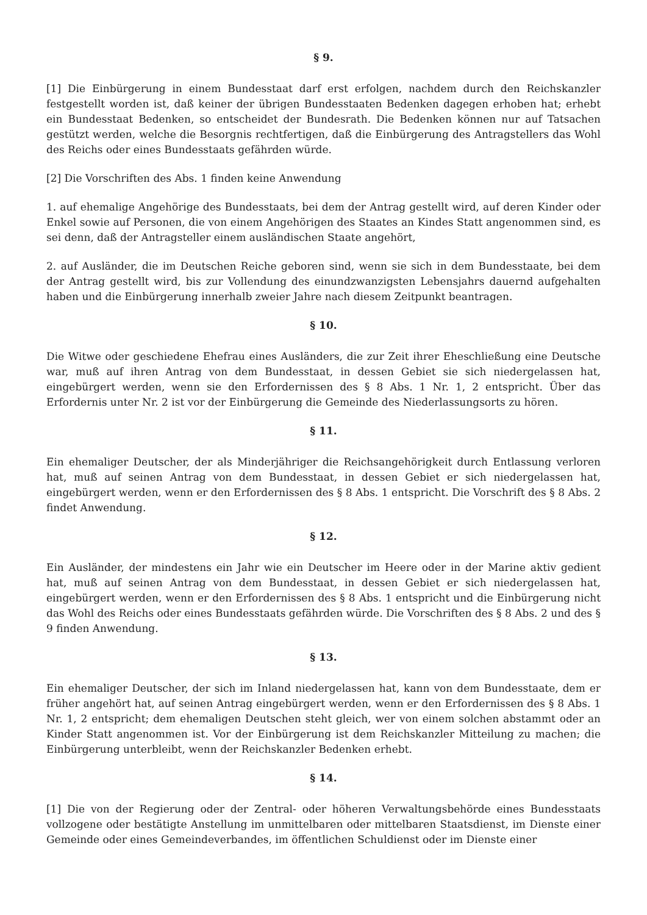§ 9.
[1] Die Einbürgerung in einem Bundesstaat darf erst erfolgen, nachdem durch den Reichskanzler festgestellt worden ist, daß keiner der übrigen Bundesstaaten Bedenken dagegen erhoben hat; erhebt ein Bundesstaat Bedenken, so entscheidet der Bundesrath. Die Bedenken können nur auf Tatsachen gestützt werden, welche die Besorgnis rechtfertigen, daß die Einbürgerung des Antragstellers das Wohl des Reichs oder eines Bundesstaats gefährden würde.
[2] Die Vorschriften des Abs. 1 finden keine Anwendung
1. auf ehemalige Angehörige des Bundesstaats, bei dem der Antrag gestellt wird, auf deren Kinder oder Enkel sowie auf Personen, die von einem Angehörigen des Staates an Kindes Statt angenommen sind, es sei denn, daß der Antragsteller einem ausländischen Staate angehört,
2. auf Ausländer, die im Deutschen Reiche geboren sind, wenn sie sich in dem Bundesstaate, bei dem der Antrag gestellt wird, bis zur Vollendung des einundzwanzigsten Lebensjahrs dauernd aufgehalten haben und die Einbürgerung innerhalb zweier Jahre nach diesem Zeitpunkt beantragen.
§ 10.
Die Witwe oder geschiedene Ehefrau eines Ausländers, die zur Zeit ihrer Eheschließung eine Deutsche war, muß auf ihren Antrag von dem Bundesstaat, in dessen Gebiet sie sich niedergelassen hat, eingebürgert werden, wenn sie den Erfordernissen des § 8 Abs. 1 Nr. 1, 2 entspricht. Über das Erfordernis unter Nr. 2 ist vor der Einbürgerung die Gemeinde des Niederlassungsorts zu hören.
§ 11.
Ein ehemaliger Deutscher, der als Minderjähriger die Reichsangehörigkeit durch Entlassung verloren hat, muß auf seinen Antrag von dem Bundesstaat, in dessen Gebiet er sich niedergelassen hat, eingebürgert werden, wenn er den Erfordernissen des § 8 Abs. 1 entspricht. Die Vorschrift des § 8 Abs. 2 findet Anwendung.
§ 12.
Ein Ausländer, der mindestens ein Jahr wie ein Deutscher im Heere oder in der Marine aktiv gedient hat, muß auf seinen Antrag von dem Bundesstaat, in dessen Gebiet er sich niedergelassen hat, eingebürgert werden, wenn er den Erfordernissen des § 8 Abs. 1 entspricht und die Einbürgerung nicht das Wohl des Reichs oder eines Bundesstaats gefährden würde. Die Vorschriften des § 8 Abs. 2 und des § 9 finden Anwendung.
§ 13.
Ein ehemaliger Deutscher, der sich im Inland niedergelassen hat, kann von dem Bundesstaate, dem er früher angehört hat, auf seinen Antrag eingebürgert werden, wenn er den Erfordernissen des § 8 Abs. 1 Nr. 1, 2 entspricht; dem ehemaligen Deutschen steht gleich, wer von einem solchen abstammt oder an Kinder Statt angenommen ist. Vor der Einbürgerung ist dem Reichskanzler Mitteilung zu machen; die Einbürgerung unterbleibt, wenn der Reichskanzler Bedenken erhebt.
§ 14.
[1] Die von der Regierung oder der Zentral- oder höheren Verwaltungsbehörde eines Bundesstaats vollzogene oder bestätigte Anstellung im unmittelbaren oder mittelbaren Staatsdienst, im Dienste einer Gemeinde oder eines Gemeindeverbandes, im öffentlichen Schuldienst oder im Dienste einer